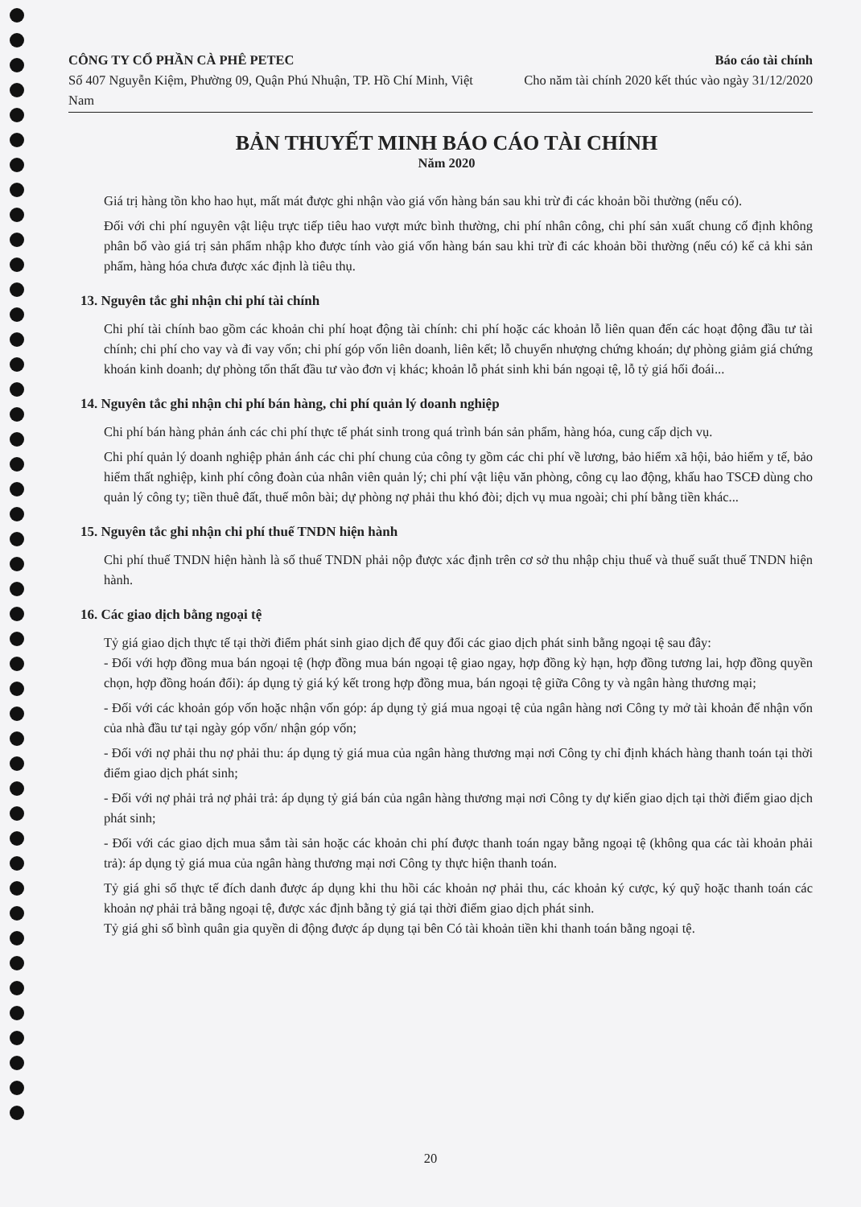CÔNG TY CỔ PHẦN CÀ PHÊ PETEC
Số 407 Nguyễn Kiệm, Phường 09, Quận Phú Nhuận, TP. Hồ Chí Minh, Việt Nam
Báo cáo tài chính
Cho năm tài chính 2020 kết thúc vào ngày 31/12/2020
BẢN THUYẾT MINH BÁO CÁO TÀI CHÍNH
Năm 2020
Giá trị hàng tồn kho hao hụt, mất mát được ghi nhận vào giá vốn hàng bán sau khi trừ đi các khoản bồi thường (nếu có).
Đối với chi phí nguyên vật liệu trực tiếp tiêu hao vượt mức bình thường, chi phí nhân công, chi phí sản xuất chung cố định không phân bổ vào giá trị sản phẩm nhập kho được tính vào giá vốn hàng bán sau khi trừ đi các khoản bồi thường (nếu có) kể cả khi sản phẩm, hàng hóa chưa được xác định là tiêu thụ.
13. Nguyên tắc ghi nhận chi phí tài chính
Chi phí tài chính bao gồm các khoản chi phí hoạt động tài chính: chi phí hoặc các khoản lỗ liên quan đến các hoạt động đầu tư tài chính; chi phí cho vay và đi vay vốn; chi phí góp vốn liên doanh, liên kết; lỗ chuyển nhượng chứng khoán; dự phòng giảm giá chứng khoán kinh doanh; dự phòng tổn thất đầu tư vào đơn vị khác; khoản lỗ phát sinh khi bán ngoại tệ, lỗ tỷ giá hối đoái...
14. Nguyên tắc ghi nhận chi phí bán hàng, chi phí quản lý doanh nghiệp
Chi phí bán hàng phản ánh các chi phí thực tế phát sinh trong quá trình bán sản phẩm, hàng hóa, cung cấp dịch vụ.
Chi phí quản lý doanh nghiệp phản ánh các chi phí chung của công ty gồm các chi phí về lương, bảo hiểm xã hội, bảo hiểm y tế, bảo hiểm thất nghiệp, kinh phí công đoàn của nhân viên quản lý; chi phí vật liệu văn phòng, công cụ lao động, khấu hao TSCĐ dùng cho quản lý công ty; tiền thuê đất, thuế môn bài; dự phòng nợ phải thu khó đòi; dịch vụ mua ngoài; chi phí bằng tiền khác...
15. Nguyên tắc ghi nhận chi phí thuế TNDN hiện hành
Chi phí thuế TNDN hiện hành là số thuế TNDN phải nộp được xác định trên cơ sở thu nhập chịu thuế và thuế suất thuế TNDN hiện hành.
16. Các giao dịch bằng ngoại tệ
Tỷ giá giao dịch thực tế tại thời điểm phát sinh giao dịch để quy đổi các giao dịch phát sinh bằng ngoại tệ sau đây:
- Đối với hợp đồng mua bán ngoại tệ (hợp đồng mua bán ngoại tệ giao ngay, hợp đồng kỳ hạn, hợp đồng tương lai, hợp đồng quyền chọn, hợp đồng hoán đổi): áp dụng tỷ giá ký kết trong hợp đồng mua, bán ngoại tệ giữa Công ty và ngân hàng thương mại;
- Đối với các khoản góp vốn hoặc nhận vốn góp: áp dụng tỷ giá mua ngoại tệ của ngân hàng nơi Công ty mở tài khoản để nhận vốn của nhà đầu tư tại ngày góp vốn/ nhận góp vốn;
- Đối với nợ phải thu nợ phải thu: áp dụng tỷ giá mua của ngân hàng thương mại nơi Công ty chỉ định khách hàng thanh toán tại thời điểm giao dịch phát sinh;
- Đối với nợ phải trả nợ phải trả: áp dụng tỷ giá bán của ngân hàng thương mại nơi Công ty dự kiến giao dịch tại thời điểm giao dịch phát sinh;
- Đối với các giao dịch mua sắm tài sản hoặc các khoản chi phí được thanh toán ngay bằng ngoại tệ (không qua các tài khoản phải trả): áp dụng tỷ giá mua của ngân hàng thương mại nơi Công ty thực hiện thanh toán.
Tỷ giá ghi sổ thực tế đích danh được áp dụng khi thu hồi các khoản nợ phải thu, các khoản ký cược, ký quỹ hoặc thanh toán các khoản nợ phải trả bằng ngoại tệ, được xác định bằng tỷ giá tại thời điểm giao dịch phát sinh.
Tỷ giá ghi sổ bình quân gia quyền di động được áp dụng tại bên Có tài khoản tiền khi thanh toán bằng ngoại tệ.
20